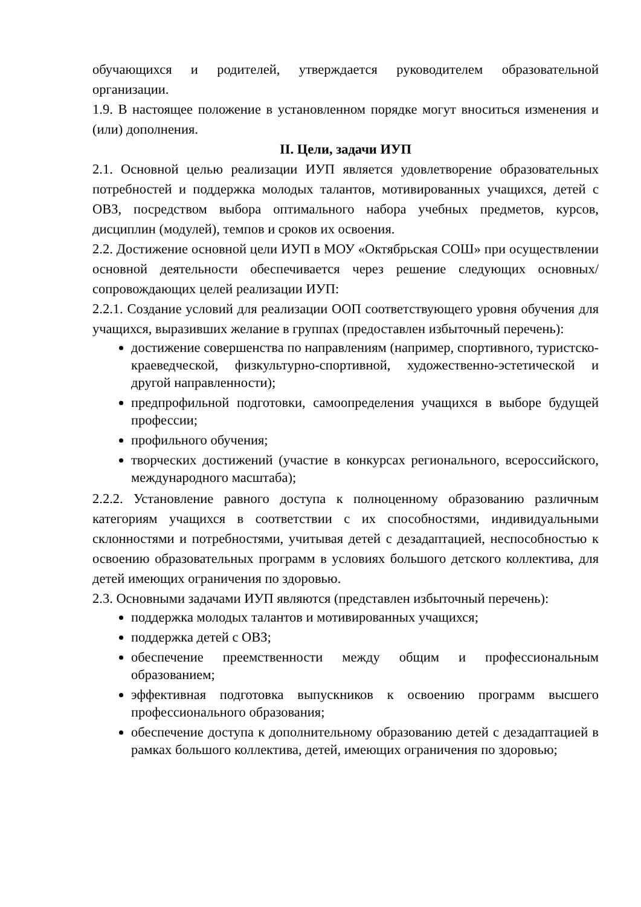обучающихся и родителей, утверждается руководителем образовательной организации.
1.9. В настоящее положение в установленном порядке могут вноситься изменения и (или) дополнения.
II. Цели, задачи ИУП
2.1. Основной целью реализации ИУП является удовлетворение образовательных потребностей и поддержка молодых талантов, мотивированных учащихся, детей с ОВЗ, посредством выбора оптимального набора учебных предметов, курсов, дисциплин (модулей), темпов и сроков их освоения.
2.2. Достижение основной цели ИУП в МОУ «Октябрьская СОШ» при осуществлении основной деятельности обеспечивается через решение следующих основных/сопровождающих целей реализации ИУП:
2.2.1. Создание условий для реализации ООП соответствующего уровня обучения для учащихся, выразивших желание в группах (предоставлен избыточный перечень):
достижение совершенства по направлениям (например, спортивного, туристско-краеведческой, физкультурно-спортивной, художественно-эстетической и другой направленности);
предпрофильной подготовки, самоопределения учащихся в выборе будущей профессии;
профильного обучения;
творческих достижений (участие в конкурсах регионального, всероссийского, международного масштаба);
2.2.2. Установление равного доступа к полноценному образованию различным категориям учащихся в соответствии с их способностями, индивидуальными склонностями и потребностями, учитывая детей с дезадаптацией, неспособностью к освоению образовательных программ в условиях большого детского коллектива, для детей имеющих ограничения по здоровью.
2.3. Основными задачами ИУП являются (представлен избыточный перечень):
поддержка молодых талантов и мотивированных учащихся;
поддержка детей с ОВЗ;
обеспечение преемственности между общим и профессиональным образованием;
эффективная подготовка выпускников к освоению программ высшего профессионального образования;
обеспечение доступа к дополнительному образованию детей с дезадаптацией в рамках большого коллектива, детей, имеющих ограничения по здоровью;